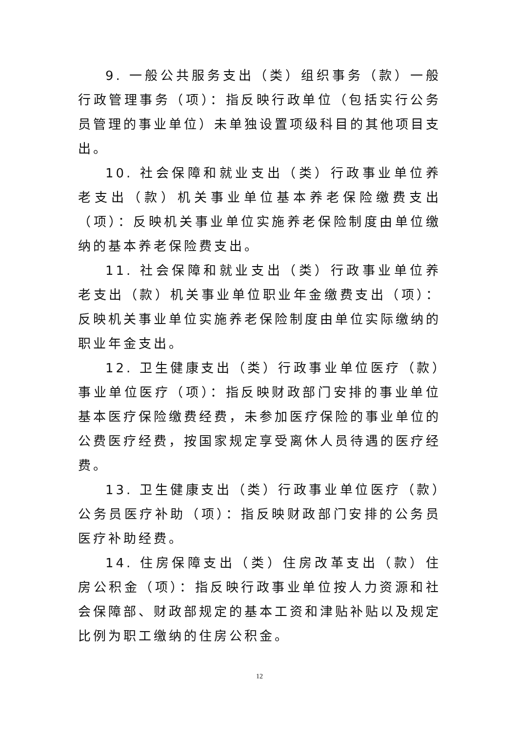9. 一般公共服务支出（类）组织事务（款）一般行政管理事务（项）：指反映行政单位（包括实行公务员管理的事业单位）未单独设置项级科目的其他项目支出。
10. 社会保障和就业支出（类）行政事业单位养老支出（款）机关事业单位基本养老保险缴费支出（项）：反映机关事业单位实施养老保险制度由单位缴纳的基本养老保险费支出。
11. 社会保障和就业支出（类）行政事业单位养老支出（款）机关事业单位职业年金缴费支出（项）：反映机关事业单位实施养老保险制度由单位实际缴纳的职业年金支出。
12. 卫生健康支出（类）行政事业单位医疗（款）事业单位医疗（项）：指反映财政部门安排的事业单位基本医疗保险缴费经费，未参加医疗保险的事业单位的公费医疗经费，按国家规定享受离休人员待遇的医疗经费。
13. 卫生健康支出（类）行政事业单位医疗（款）公务员医疗补助（项）：指反映财政部门安排的公务员医疗补助经费。
14. 住房保障支出（类）住房改革支出（款）住房公积金（项）：指反映行政事业单位按人力资源和社会保障部、财政部规定的基本工资和津贴补贴以及规定比例为职工缴纳的住房公积金。
12